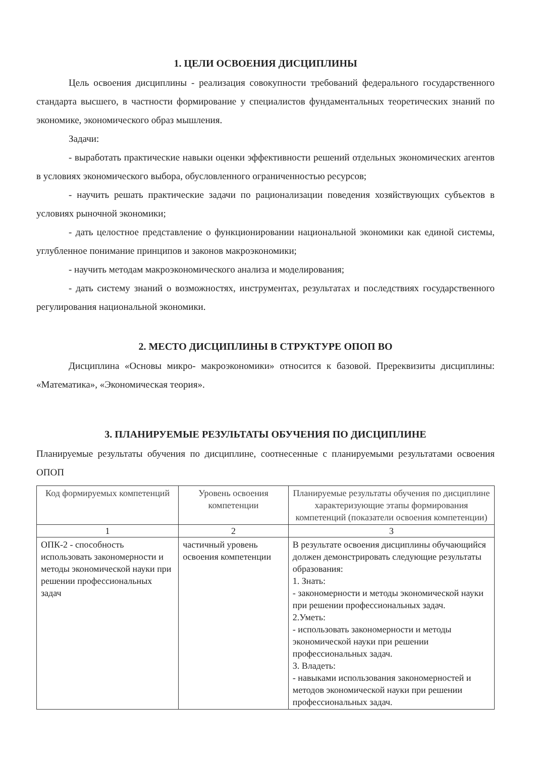1. ЦЕЛИ ОСВОЕНИЯ ДИСЦИПЛИНЫ
Цель освоения дисциплины - реализация совокупности требований федерального государственного стандарта высшего, в частности формирование у специалистов фундаментальных теоретических знаний по экономике, экономического образ мышления.
Задачи:
- выработать практические навыки оценки эффективности решений отдельных экономических агентов в условиях экономического выбора, обусловленного ограниченностью ресурсов;
- научить решать практические задачи по рационализации поведения хозяйствующих субъектов в условиях рыночной экономики;
- дать целостное представление о функционировании национальной экономики как единой системы, углубленное понимание принципов и законов макроэкономики;
- научить методам макроэкономического анализа и моделирования;
- дать систему знаний о возможностях, инструментах, результатах и последствиях государственного регулирования национальной экономики.
2. МЕСТО ДИСЦИПЛИНЫ В СТРУКТУРЕ ОПОП ВО
Дисциплина «Основы микро- макроэкономики» относится к базовой. Пререквизиты дисциплины: «Математика», «Экономическая теория».
3. ПЛАНИРУЕМЫЕ РЕЗУЛЬТАТЫ ОБУЧЕНИЯ ПО ДИСЦИПЛИНЕ
Планируемые результаты обучения по дисциплине, соотнесенные с планируемыми результатами освоения ОПОП
| Код формируемых компетенций | Уровень освоения компетенции | Планируемые результаты обучения по дисциплине характеризующие этапы формирования компетенций (показатели освоения компетенции) |
| --- | --- | --- |
| 1 | 2 | 3 |
| ОПК-2 - способность использовать закономерности и методы экономической науки при решении профессиональных задач | частичный уровень освоения компетенции | В результате освоения дисциплины обучающийся должен демонстрировать следующие результаты образования: 1. Знать: - закономерности и методы экономической науки при решении профессиональных задач. 2.Уметь: - использовать закономерности и методы экономической науки при решении профессиональных задач. 3. Владеть: - навыками использования закономерностей и методов экономической науки при решении профессиональных задач. |